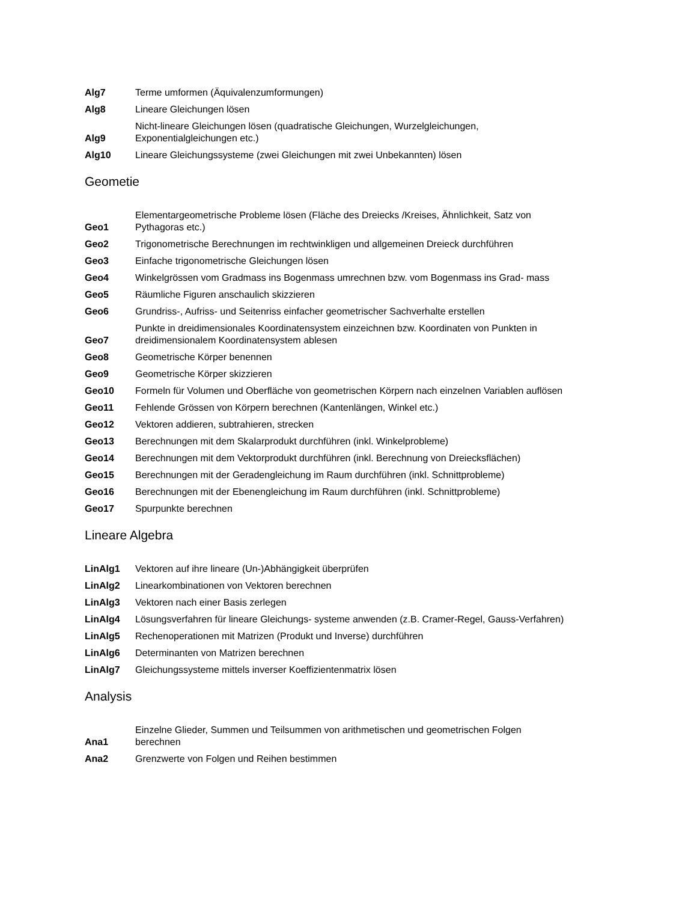| Alg7 | Terme umformen (Äquivalenzumformungen) |
| Alg8 | Lineare Gleichungen lösen |
| Alg9 | Nicht-lineare Gleichungen lösen (quadratische Gleichungen, Wurzelgleichungen, Exponentialgleichungen etc.) |
| Alg10 | Lineare Gleichungssysteme (zwei Gleichungen mit zwei Unbekannten) lösen |
Geometie
| Geo1 | Elementargeometrische Probleme lösen (Fläche des Dreiecks /Kreises, Ähnlichkeit, Satz von Pythagoras etc.) |
| Geo2 | Trigonometrische Berechnungen im rechtwinkligen und allgemeinen Dreieck durchführen |
| Geo3 | Einfache trigonometrische Gleichungen lösen |
| Geo4 | Winkelgrössen vom Gradmass ins Bogenmass umrechnen bzw. vom Bogenmass ins Grad- mass |
| Geo5 | Räumliche Figuren anschaulich skizzieren |
| Geo6 | Grundriss-, Aufriss- und Seitenriss einfacher geometrischer Sachverhalte erstellen |
| Geo7 | Punkte in dreidimensionales Koordinatensystem einzeichnen bzw. Koordinaten von Punkten in dreidimensionalem Koordinatensystem ablesen |
| Geo8 | Geometrische Körper benennen |
| Geo9 | Geometrische Körper skizzieren |
| Geo10 | Formeln für Volumen und Oberfläche von geometrischen Körpern nach einzelnen Variablen auflösen |
| Geo11 | Fehlende Grössen von Körpern berechnen (Kantenlängen, Winkel etc.) |
| Geo12 | Vektoren addieren, subtrahieren, strecken |
| Geo13 | Berechnungen mit dem Skalarprodukt durchführen (inkl. Winkelprobleme) |
| Geo14 | Berechnungen mit dem Vektorprodukt durchführen (inkl. Berechnung von Dreiecksflächen) |
| Geo15 | Berechnungen mit der Geradengleichung im Raum durchführen (inkl. Schnittprobleme) |
| Geo16 | Berechnungen mit der Ebenengleichung im Raum durchführen (inkl. Schnittprobleme) |
| Geo17 | Spurpunkte berechnen |
Lineare Algebra
| LinAlg1 | Vektoren auf ihre lineare (Un-)Abhängigkeit überprüfen |
| LinAlg2 | Linearkombinationen von Vektoren berechnen |
| LinAlg3 | Vektoren nach einer Basis zerlegen |
| LinAlg4 | Lösungsverfahren für lineare Gleichungs- systeme anwenden (z.B. Cramer-Regel, Gauss-Verfahren) |
| LinAlg5 | Rechenoperationen mit Matrizen (Produkt und Inverse) durchführen |
| LinAlg6 | Determinanten von Matrizen berechnen |
| LinAlg7 | Gleichungssysteme mittels inverser Koeffizientenmatrix lösen |
Analysis
| Ana1 | Einzelne Glieder, Summen und Teilsummen von arithmetischen und geometrischen Folgen berechnen |
| Ana2 | Grenzwerte von Folgen und Reihen bestimmen |